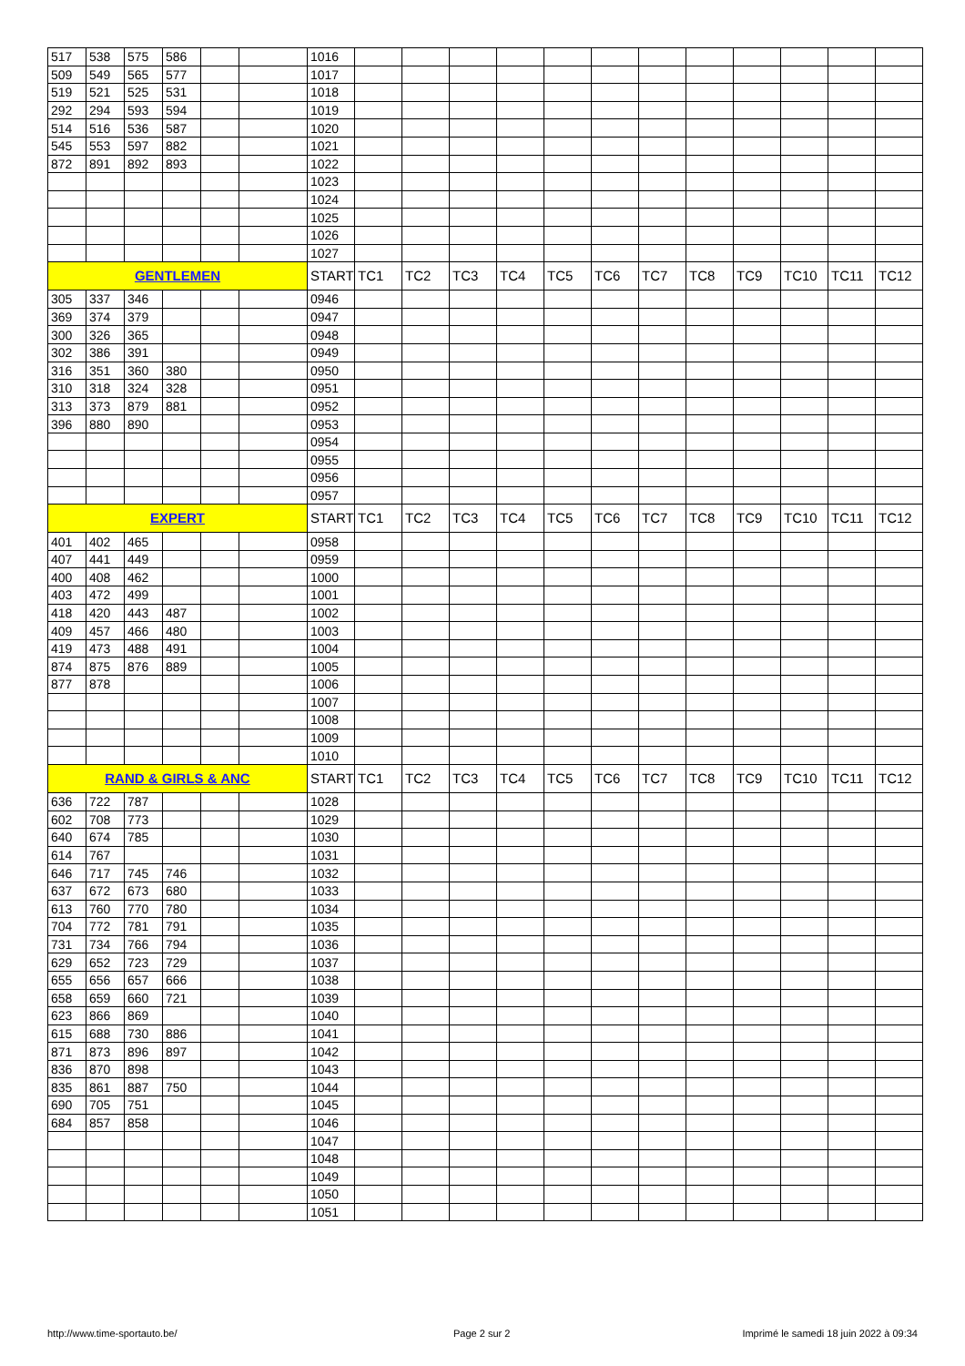| 517 | 538 | 575 | 586 | | | 1016 | | | | | | | | | | | | |
| 509 | 549 | 565 | 577 | | | 1017 | | | | | | | | | | | | |
| 519 | 521 | 525 | 531 | | | 1018 | | | | | | | | | | | | |
| 292 | 294 | 593 | 594 | | | 1019 | | | | | | | | | | | | |
| 514 | 516 | 536 | 587 | | | 1020 | | | | | | | | | | | | |
| 545 | 553 | 597 | 882 | | | 1021 | | | | | | | | | | | | |
| 872 | 891 | 892 | 893 | | | 1022 | | | | | | | | | | | | |
| | | | | | | 1023 | | | | | | | | | | | | |
| | | | | | | 1024 | | | | | | | | | | | | |
| | | | | | | 1025 | | | | | | | | | | | | |
| | | | | | | 1026 | | | | | | | | | | | | |
| | | | | | | 1027 | | | | | | | | | | | | |
| GENTLEMEN | | | | | | START | TC1 | TC2 | TC3 | TC4 | TC5 | TC6 | TC7 | TC8 | TC9 | TC10 | TC11 | TC12 |
| 305 | 337 | 346 | | | | 0946 | | | | | | | | | | | | |
| 369 | 374 | 379 | | | | 0947 | | | | | | | | | | | | |
| 300 | 326 | 365 | | | | 0948 | | | | | | | | | | | | |
| 302 | 386 | 391 | | | | 0949 | | | | | | | | | | | | |
| 316 | 351 | 360 | 380 | | | 0950 | | | | | | | | | | | | |
| 310 | 318 | 324 | 328 | | | 0951 | | | | | | | | | | | | |
| 313 | 373 | 879 | 881 | | | 0952 | | | | | | | | | | | | |
| 396 | 880 | 890 | | | | 0953 | | | | | | | | | | | | |
| | | | | | | 0954 | | | | | | | | | | | | |
| | | | | | | 0955 | | | | | | | | | | | | |
| | | | | | | 0956 | | | | | | | | | | | | |
| | | | | | | 0957 | | | | | | | | | | | | |
| EXPERT | | | | | | START | TC1 | TC2 | TC3 | TC4 | TC5 | TC6 | TC7 | TC8 | TC9 | TC10 | TC11 | TC12 |
| 401 | 402 | 465 | | | | 0958 | | | | | | | | | | | | |
| 407 | 441 | 449 | | | | 0959 | | | | | | | | | | | | |
| 400 | 408 | 462 | | | | 1000 | | | | | | | | | | | | |
| 403 | 472 | 499 | | | | 1001 | | | | | | | | | | | | |
| 418 | 420 | 443 | 487 | | | 1002 | | | | | | | | | | | | |
| 409 | 457 | 466 | 480 | | | 1003 | | | | | | | | | | | | |
| 419 | 473 | 488 | 491 | | | 1004 | | | | | | | | | | | | |
| 874 | 875 | 876 | 889 | | | 1005 | | | | | | | | | | | | |
| 877 | 878 | | | | | 1006 | | | | | | | | | | | | |
| | | | | | | 1007 | | | | | | | | | | | | |
| | | | | | | 1008 | | | | | | | | | | | | |
| | | | | | | 1009 | | | | | | | | | | | | |
| | | | | | | 1010 | | | | | | | | | | | | |
| RAND & GIRLS & ANC | | | | | | START | TC1 | TC2 | TC3 | TC4 | TC5 | TC6 | TC7 | TC8 | TC9 | TC10 | TC11 | TC12 |
| 636 | 722 | 787 | | | | 1028 | | | | | | | | | | | | |
| 602 | 708 | 773 | | | | 1029 | | | | | | | | | | | | |
| 640 | 674 | 785 | | | | 1030 | | | | | | | | | | | | |
| 614 | 767 | | | | | 1031 | | | | | | | | | | | | |
| 646 | 717 | 745 | 746 | | | 1032 | | | | | | | | | | | | |
| 637 | 672 | 673 | 680 | | | 1033 | | | | | | | | | | | | |
| 613 | 760 | 770 | 780 | | | 1034 | | | | | | | | | | | | |
| 704 | 772 | 781 | 791 | | | 1035 | | | | | | | | | | | | |
| 731 | 734 | 766 | 794 | | | 1036 | | | | | | | | | | | | |
| 629 | 652 | 723 | 729 | | | 1037 | | | | | | | | | | | | |
| 655 | 656 | 657 | 666 | | | 1038 | | | | | | | | | | | | |
| 658 | 659 | 660 | 721 | | | 1039 | | | | | | | | | | | | |
| 623 | 866 | 869 | | | | 1040 | | | | | | | | | | | | |
| 615 | 688 | 730 | 886 | | | 1041 | | | | | | | | | | | | |
| 871 | 873 | 896 | 897 | | | 1042 | | | | | | | | | | | | |
| 836 | 870 | 898 | | | | 1043 | | | | | | | | | | | | |
| 835 | 861 | 887 | 750 | | | 1044 | | | | | | | | | | | | |
| 690 | 705 | 751 | | | | 1045 | | | | | | | | | | | | |
| 684 | 857 | 858 | | | | 1046 | | | | | | | | | | | | |
| | | | | | | 1047 | | | | | | | | | | | | |
| | | | | | | 1048 | | | | | | | | | | | | |
| | | | | | | 1049 | | | | | | | | | | | | |
| | | | | | | 1050 | | | | | | | | | | | | |
| | | | | | | 1051 | | | | | | | | | | | | |
http://www.time-sportauto.be/ Page 2 sur 2
Imprimé le samedi 18 juin 2022 à 09:34